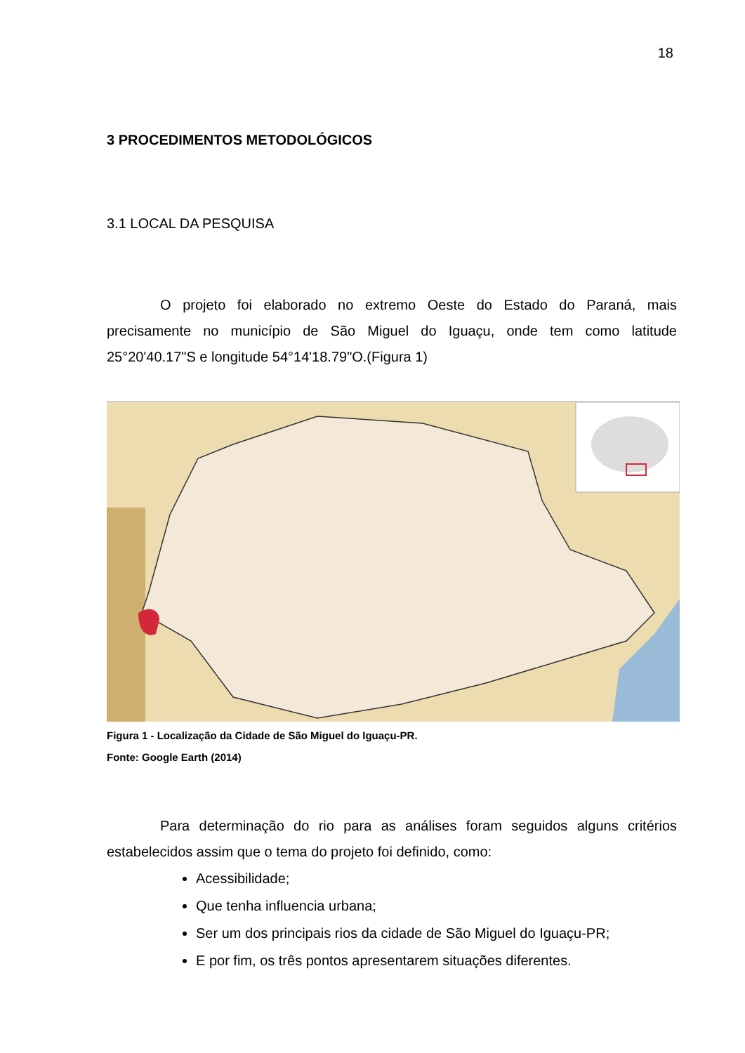18
3 PROCEDIMENTOS METODOLÓGICOS
3.1 LOCAL DA PESQUISA
O projeto foi elaborado no extremo Oeste do Estado do Paraná, mais precisamente no município de São Miguel do Iguaçu, onde tem como latitude 25°20'40.17"S e longitude 54°14'18.79"O.(Figura 1)
Figura 1 - Localização da Cidade de São Miguel do Iguaçu-PR.
Fonte: Google Earth (2014)
Para determinação do rio para as análises foram seguidos alguns critérios estabelecidos assim que o tema do projeto foi definido, como:
Acessibilidade;
Que tenha influencia urbana;
Ser um dos principais rios da cidade de São Miguel do Iguaçu-PR;
E por fim, os três pontos apresentarem situações diferentes.